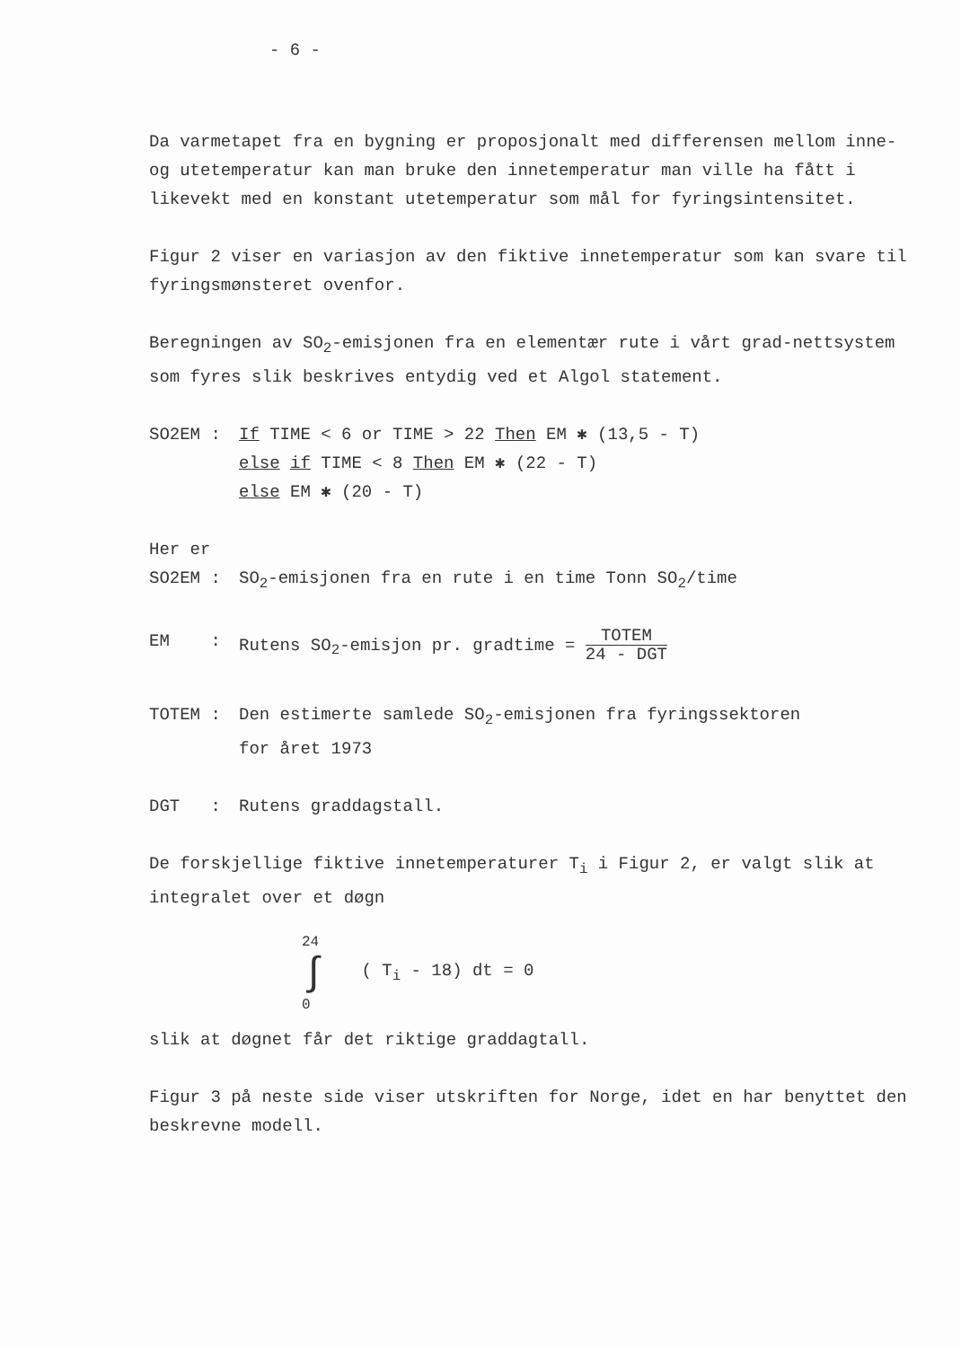- 6 -
Da varmetapet fra en bygning er proposjonalt med differensen mellom inne- og utetemperatur kan man bruke den innetemperatur man ville ha fått i likevekt med en konstant utetemperatur som mål for fyringsintensitet.
Figur 2 viser en variasjon av den fiktive innetemperatur som kan svare til fyringsmønsteret ovenfor.
Beregningen av SO<sub>2</sub>-emisjonen fra en elementær rute i vårt grad-nettsystem som fyres slik beskrives entydig ved et Algol statement.
SO2EM : If TIME < 6 or TIME > 22 Then EM ✱ (13,5 - T)
else if TIME < 8 Then EM ✱ (22 - T)
else EM ✱ (20 - T)
Her er
SO2EM : SO<sub>2</sub>-emisjonen fra en rute i en time Tonn SO<sub>2</sub>/time
EM : Rutens SO<sub>2</sub>-emisjon pr. gradtime = TOTEM 24 - DGT
TOTEM : Den estimerte samlede SO<sub>2</sub>-emisjonen fra fyringssektoren
for året 1973
DGT : Rutens graddagstall.
De forskjellige fiktive innetemperaturer T<sub>i</sub> i Figur 2, er valgt slik at integralet over et døgn
24
∫
0
( T<sub>i</sub> - 18) dt = 0
slik at døgnet får det riktige graddagtall.
Figur 3 på neste side viser utskriften for Norge, idet en har benyttet den beskrevne modell.